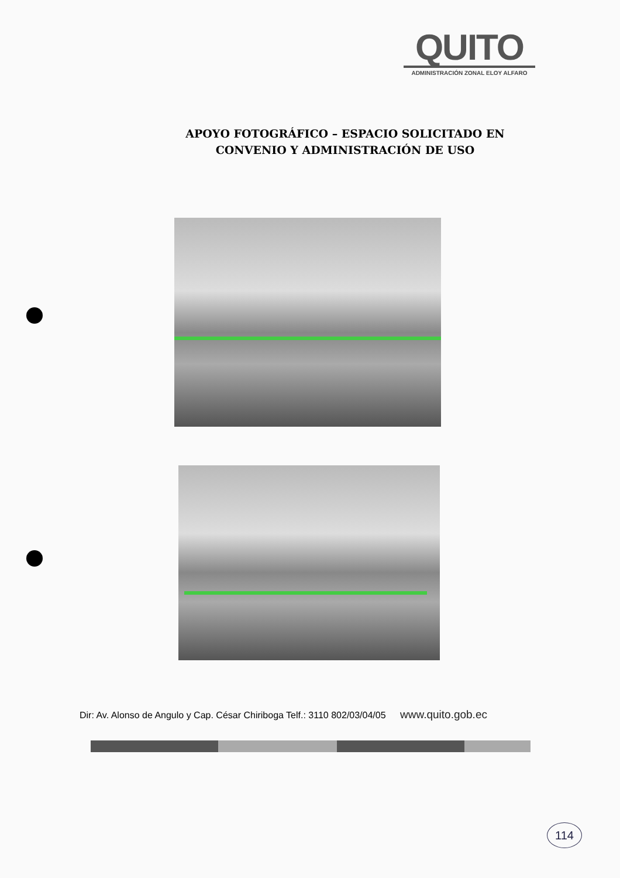QUITO
ADMINISTRACIÓN ZONAL ELOY ALFARO
APOYO FOTOGRÁFICO – ESPACIO SOLICITADO EN CONVENIO Y ADMINISTRACIÓN DE USO
Dir: Av. Alonso de Angulo y Cap. César Chiriboga Telf.: 3110 802/03/04/05 www.quito.gob.ec
114